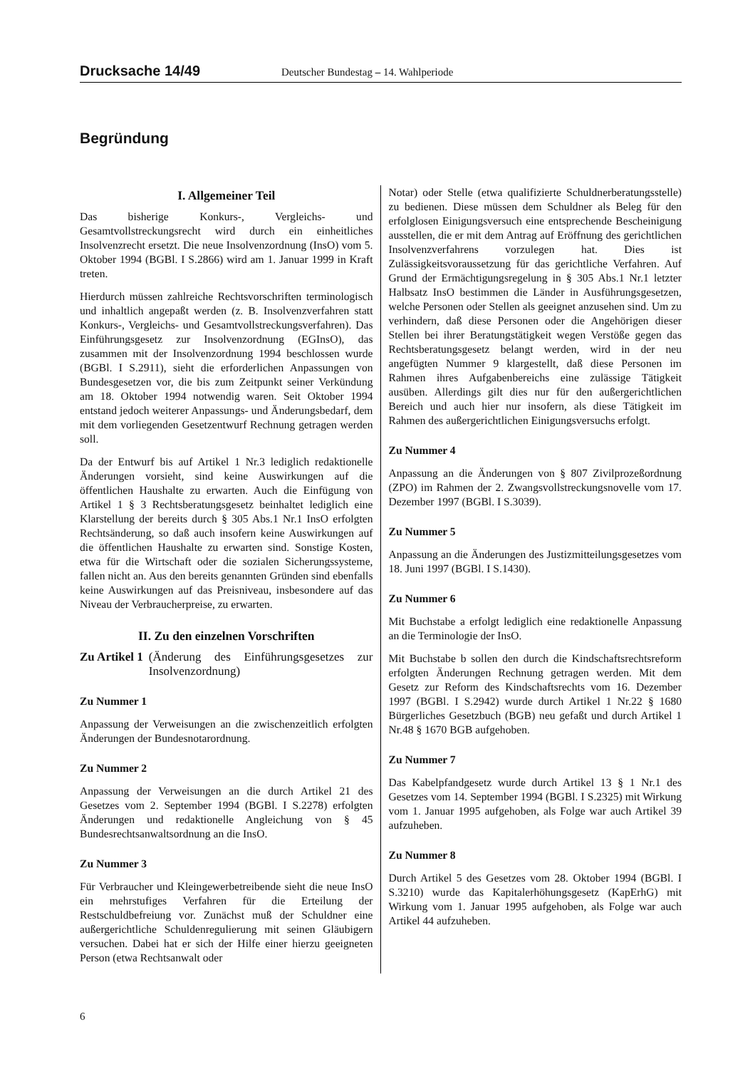Drucksache 14/49 Deutscher Bundestag – 14. Wahlperiode
Begründung
I. Allgemeiner Teil
Das bisherige Konkurs-, Vergleichs- und Gesamtvollstreckungsrecht wird durch ein einheitliches Insolvenzrecht ersetzt. Die neue Insolvenzordnung (InsO) vom 5. Oktober 1994 (BGBl. I S.2866) wird am 1. Januar 1999 in Kraft treten.
Hierdurch müssen zahlreiche Rechtsvorschriften terminologisch und inhaltlich angepaßt werden (z. B. Insolvenzverfahren statt Konkurs-, Vergleichs- und Gesamtvollstreckungsverfahren). Das Einführungsgesetz zur Insolvenzordnung (EGInsO), das zusammen mit der Insolvenzordnung 1994 beschlossen wurde (BGBl. I S.2911), sieht die erforderlichen Anpassungen von Bundesgesetzen vor, die bis zum Zeitpunkt seiner Verkündung am 18. Oktober 1994 notwendig waren. Seit Oktober 1994 entstand jedoch weiterer Anpassungs- und Änderungsbedarf, dem mit dem vorliegenden Gesetzentwurf Rechnung getragen werden soll.
Da der Entwurf bis auf Artikel 1 Nr.3 lediglich redaktionelle Änderungen vorsieht, sind keine Auswirkungen auf die öffentlichen Haushalte zu erwarten. Auch die Einfügung von Artikel 1 § 3 Rechtsberatungsgesetz beinhaltet lediglich eine Klarstellung der bereits durch § 305 Abs.1 Nr.1 InsO erfolgten Rechtsänderung, so daß auch insofern keine Auswirkungen auf die öffentlichen Haushalte zu erwarten sind. Sonstige Kosten, etwa für die Wirtschaft oder die sozialen Sicherungssysteme, fallen nicht an. Aus den bereits genannten Gründen sind ebenfalls keine Auswirkungen auf das Preisniveau, insbesondere auf das Niveau der Verbraucherpreise, zu erwarten.
II. Zu den einzelnen Vorschriften
Zu Artikel 1 (Änderung des Einführungsgesetzes zur Insolvenzordnung)
Zu Nummer 1
Anpassung der Verweisungen an die zwischenzeitlich erfolgten Änderungen der Bundesnotarordnung.
Zu Nummer 2
Anpassung der Verweisungen an die durch Artikel 21 des Gesetzes vom 2. September 1994 (BGBl. I S.2278) erfolgten Änderungen und redaktionelle Angleichung von § 45 Bundesrechtsanwaltsordnung an die InsO.
Zu Nummer 3
Für Verbraucher und Kleingewerbetreibende sieht die neue InsO ein mehrstufiges Verfahren für die Erteilung der Restschuldbefreiung vor. Zunächst muß der Schuldner eine außergerichtliche Schuldenregulierung mit seinen Gläubigern versuchen. Dabei hat er sich der Hilfe einer hierzu geeigneten Person (etwa Rechtsanwalt oder
Notar) oder Stelle (etwa qualifizierte Schuldnerberatungsstelle) zu bedienen. Diese müssen dem Schuldner als Beleg für den erfolglosen Einigungsversuch eine entsprechende Bescheinigung ausstellen, die er mit dem Antrag auf Eröffnung des gerichtlichen Insolvenzverfahrens vorzulegen hat. Dies ist Zulässigkeitsvoraussetzung für das gerichtliche Verfahren. Auf Grund der Ermächtigungsregelung in § 305 Abs.1 Nr.1 letzter Halbsatz InsO bestimmen die Länder in Ausführungsgesetzen, welche Personen oder Stellen als geeignet anzusehen sind. Um zu verhindern, daß diese Personen oder die Angehörigen dieser Stellen bei ihrer Beratungstätigkeit wegen Verstöße gegen das Rechtsberatungsgesetz belangt werden, wird in der neu angefügten Nummer 9 klargestellt, daß diese Personen im Rahmen ihres Aufgabenbereichs eine zulässige Tätigkeit ausüben. Allerdings gilt dies nur für den außergerichtlichen Bereich und auch hier nur insofern, als diese Tätigkeit im Rahmen des außergerichtlichen Einigungsversuchs erfolgt.
Zu Nummer 4
Anpassung an die Änderungen von § 807 Zivilprozeßordnung (ZPO) im Rahmen der 2. Zwangsvollstreckungsnovelle vom 17. Dezember 1997 (BGBl. I S.3039).
Zu Nummer 5
Anpassung an die Änderungen des Justizmitteilungsgesetzes vom 18. Juni 1997 (BGBl. I S.1430).
Zu Nummer 6
Mit Buchstabe a erfolgt lediglich eine redaktionelle Anpassung an die Terminologie der InsO.
Mit Buchstabe b sollen den durch die Kindschaftsrechtsreform erfolgten Änderungen Rechnung getragen werden. Mit dem Gesetz zur Reform des Kindschaftsrechts vom 16. Dezember 1997 (BGBl. I S.2942) wurde durch Artikel 1 Nr.22 § 1680 Bürgerliches Gesetzbuch (BGB) neu gefaßt und durch Artikel 1 Nr.48 § 1670 BGB aufgehoben.
Zu Nummer 7
Das Kabelpfandgesetz wurde durch Artikel 13 § 1 Nr.1 des Gesetzes vom 14. September 1994 (BGBl. I S.2325) mit Wirkung vom 1. Januar 1995 aufgehoben, als Folge war auch Artikel 39 aufzuheben.
Zu Nummer 8
Durch Artikel 5 des Gesetzes vom 28. Oktober 1994 (BGBl. I S.3210) wurde das Kapitalerhöhungsgesetz (KapErhG) mit Wirkung vom 1. Januar 1995 aufgehoben, als Folge war auch Artikel 44 aufzuheben.
6